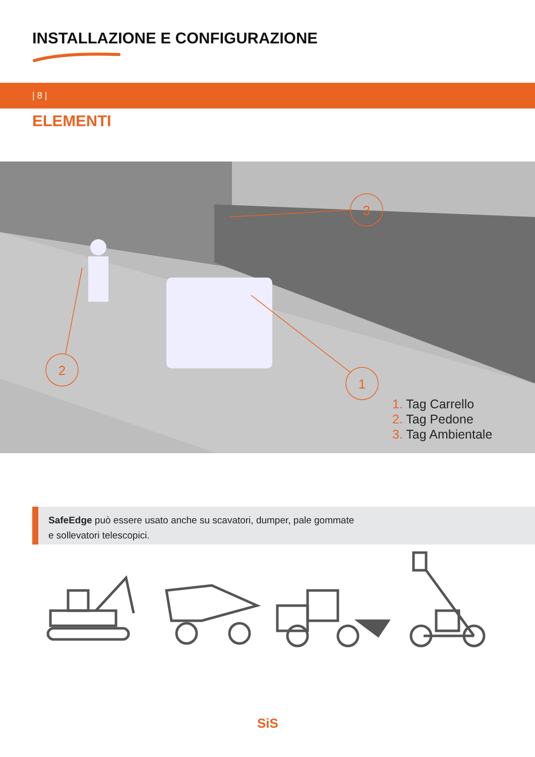INSTALLAZIONE E CONFIGURAZIONE
| 8 |
ELEMENTI
3
2
1
1. Tag Carrello
2. Tag Pedone
3. Tag Ambientale
SafeEdge può essere usato anche su scavatori, dumper, pale gommate
e sollevatori telescopici.
SiS